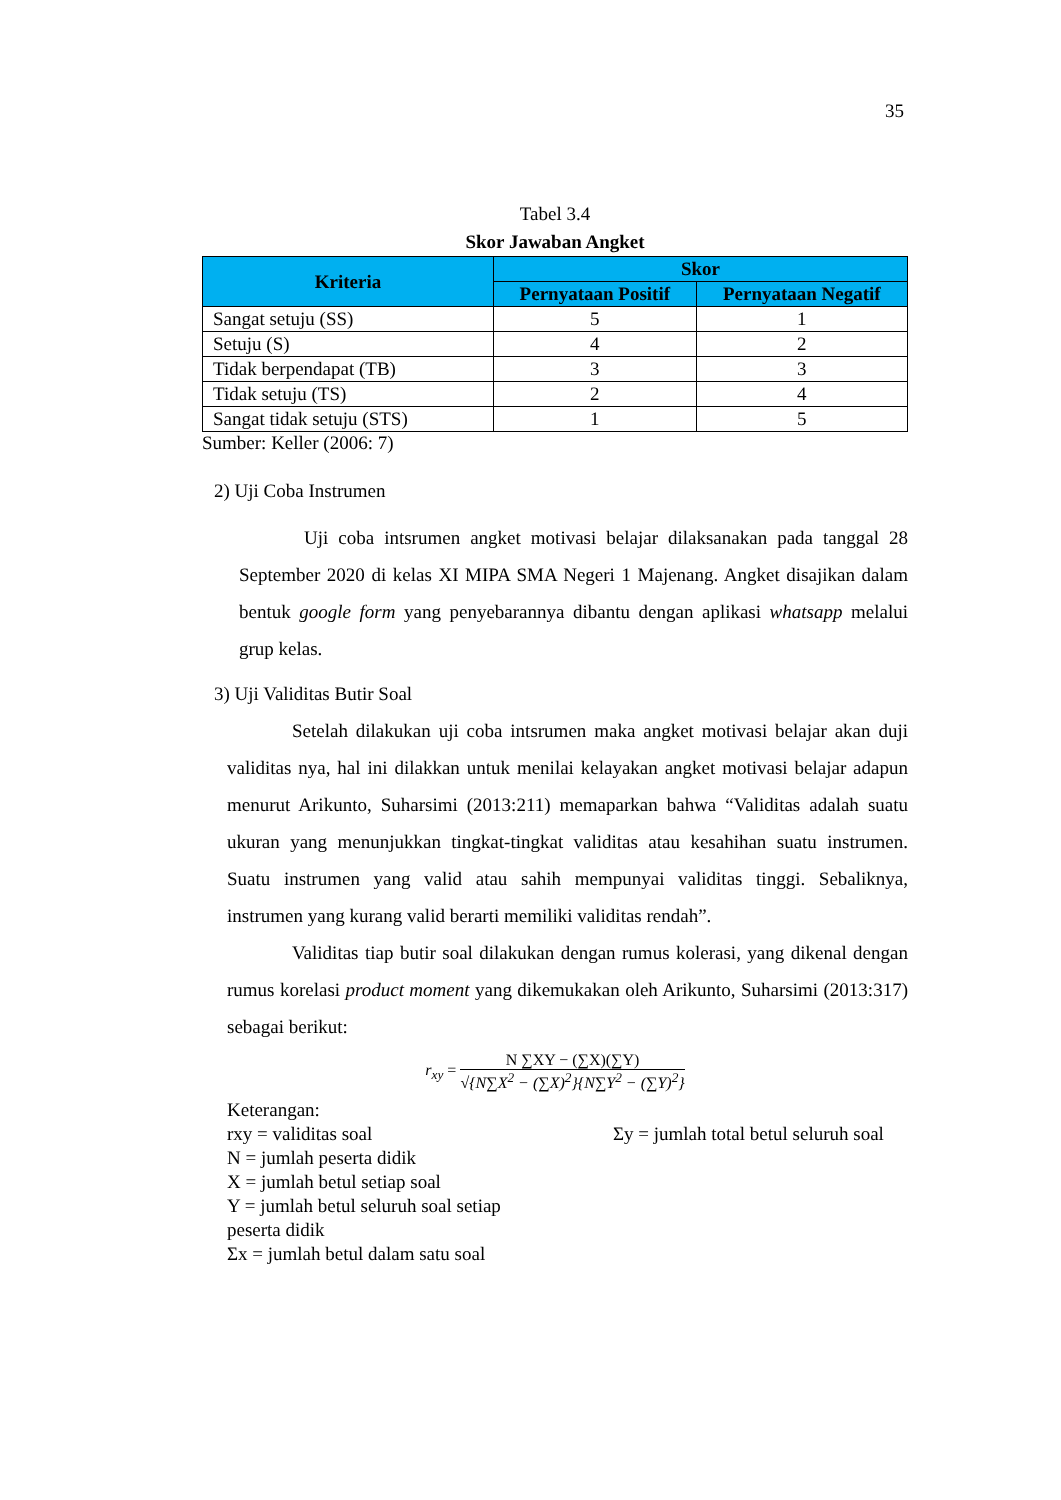35
Tabel 3.4
Skor Jawaban Angket
| Kriteria | Skor | |
| --- | --- | --- |
| | Pernyataan Positif | Pernyataan Negatif |
| Sangat setuju (SS) | 5 | 1 |
| Setuju (S) | 4 | 2 |
| Tidak berpendapat (TB) | 3 | 3 |
| Tidak setuju (TS) | 2 | 4 |
| Sangat tidak setuju (STS) | 1 | 5 |
Sumber: Keller (2006: 7)
2) Uji Coba Instrumen
Uji coba intsrumen angket motivasi belajar dilaksanakan pada tanggal 28 September 2020 di kelas XI MIPA SMA Negeri 1 Majenang. Angket disajikan dalam bentuk google form yang penyebarannya dibantu dengan aplikasi whatsapp melalui grup kelas.
3) Uji Validitas Butir Soal
Setelah dilakukan uji coba intsrumen maka angket motivasi belajar akan duji validitas nya, hal ini dilakkan untuk menilai kelayakan angket motivasi belajar adapun menurut Arikunto, Suharsimi (2013:211) memaparkan bahwa “Validitas adalah suatu ukuran yang menunjukkan tingkat-tingkat validitas atau kesahihan suatu instrumen. Suatu instrumen yang valid atau sahih mempunyai validitas tinggi. Sebaliknya, instrumen yang kurang valid berarti memiliki validitas rendah”.
Validitas tiap butir soal dilakukan dengan rumus kolerasi, yang dikenal dengan rumus korelasi product moment yang dikemukakan oleh Arikunto, Suharsimi (2013:317) sebagai berikut:
r<sub>xy</sub> = N ∑XY − (∑X)(∑Y)
√{N∑X<sup>2</sup> − (∑X)<sup>2</sup>}{N∑Y<sup>2</sup> − (∑Y)<sup>2</sup>}
Keterangan:
rxy = validitas soal
N = jumlah peserta didik
X = jumlah betul setiap soal
Y = jumlah betul seluruh soal setiap peserta didik
Σx = jumlah betul dalam satu soal
Σy = jumlah total betul seluruh soal